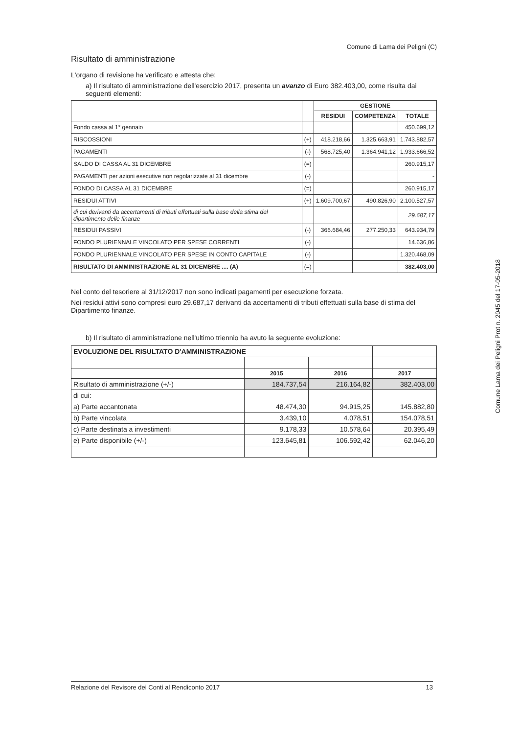Comune di Lama dei Peligni (C)
Risultato di amministrazione
L'organo di revisione ha verificato e attesta che:
a) Il risultato di amministrazione dell'esercizio 2017, presenta un avanzo di Euro 382.403,00, come risulta dai seguenti elementi:
| | | GESTIONE | | |
| --- | --- | --- | --- | --- |
| | | RESIDUI | COMPETENZA | TOTALE |
| Fondo cassa al 1° gennaio | | | | 450.699,12 |
| RISCOSSIONI | (+) | 418.218,66 | 1.325.663,91 | 1.743.882,57 |
| PAGAMENTI | (-) | 568.725,40 | 1.364.941,12 | 1.933.666,52 |
| SALDO DI CASSA AL 31 DICEMBRE | (=) | | | 260.915,17 |
| PAGAMENTI per azioni esecutive non regolarizzate al 31 dicembre | (-) | | | - |
| FONDO DI CASSA AL 31 DICEMBRE | (=) | | | 260.915,17 |
| RESIDUI ATTIVI | (+) | 1.609.700,67 | 490.826,90 | 2.100.527,57 |
| di cui derivanti da accertamenti di tributi effettuati sulla base della stima del dipartimento delle finanze | | | | 29.687,17 |
| RESIDUI PASSIVI | (-) | 366.684,46 | 277.250,33 | 643.934,79 |
| FONDO PLURIENNALE VINCOLATO PER SPESE CORRENTI | (-) | | | 14.636,86 |
| FONDO PLURIENNALE VINCOLATO PER SPESE IN CONTO CAPITALE | (-) | | | 1.320.468,09 |
| RISULTATO DI AMMINISTRAZIONE AL 31 DICEMBRE .... (A) | (=) | | | 382.403,00 |
Nel conto del tesoriere al 31/12/2017 non sono indicati pagamenti per esecuzione forzata.
Nei residui attivi sono compresi euro 29.687,17 derivanti da accertamenti di tributi effettuati sulla base di stima del Dipartimento finanze.
b) Il risultato di amministrazione nell'ultimo triennio ha avuto la seguente evoluzione:
| EVOLUZIONE DEL RISULTATO D'AMMINISTRAZIONE | | | |
| | 2015 | 2016 | 2017 |
| Risultato di amministrazione (+/-) | 184.737,54 | 216.164,82 | 382.403,00 |
| di cui: | | | |
| a) Parte accantonata | 48.474,30 | 94.915,25 | 145.882,80 |
| b) Parte vincolata | 3.439,10 | 4.078,51 | 154.078,51 |
| c) Parte destinata a investimenti | 9.178,33 | 10.578,64 | 20.395,49 |
| e) Parte disponibile (+/-) | 123.645,81 | 106.592,42 | 62.046,20 |
Comune Lama dei Peligni Prot n. 2045 del 17-05-2018
Relazione del Revisore dei Conti al Rendiconto 2017 13